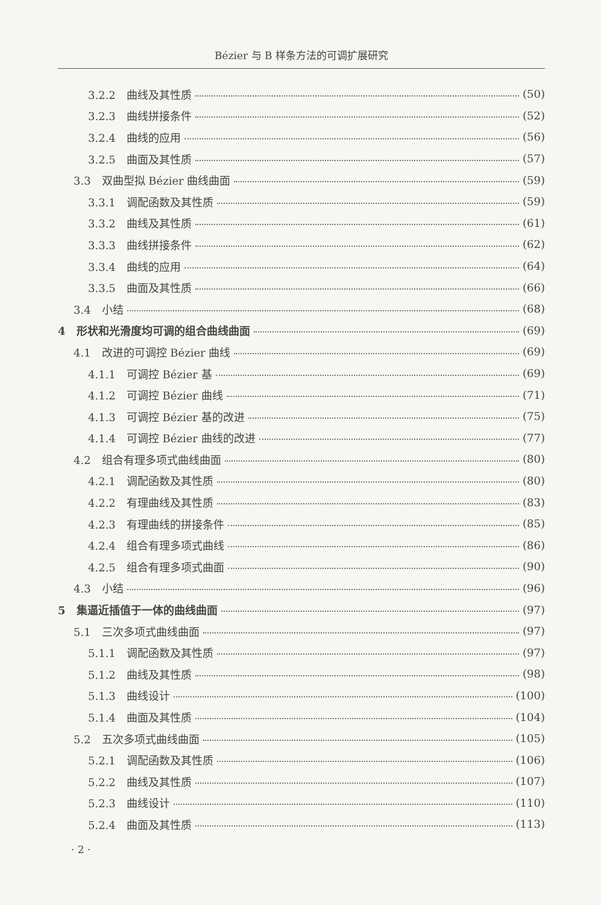Bézier 与 B 样条方法的可调扩展研究
3.2.2　曲线及其性质 (50)
3.2.3　曲线拼接条件 (52)
3.2.4　曲线的应用 (56)
3.2.5　曲面及其性质 (57)
3.3　双曲型拟 Bézier 曲线曲面 (59)
3.3.1　调配函数及其性质 (59)
3.3.2　曲线及其性质 (61)
3.3.3　曲线拼接条件 (62)
3.3.4　曲线的应用 (64)
3.3.5　曲面及其性质 (66)
3.4　小结 (68)
4　形状和光滑度均可调的组合曲线曲面 (69)
4.1　改进的可调控 Bézier 曲线 (69)
4.1.1　可调控 Bézier 基 (69)
4.1.2　可调控 Bézier 曲线 (71)
4.1.3　可调控 Bézier 基的改进 (75)
4.1.4　可调控 Bézier 曲线的改进 (77)
4.2　组合有理多项式曲线曲面 (80)
4.2.1　调配函数及其性质 (80)
4.2.2　有理曲线及其性质 (83)
4.2.3　有理曲线的拼接条件 (85)
4.2.4　组合有理多项式曲线 (86)
4.2.5　组合有理多项式曲面 (90)
4.3　小结 (96)
5　集逼近插值于一体的曲线曲面 (97)
5.1　三次多项式曲线曲面 (97)
5.1.1　调配函数及其性质 (97)
5.1.2　曲线及其性质 (98)
5.1.3　曲线设计 (100)
5.1.4　曲面及其性质 (104)
5.2　五次多项式曲线曲面 (105)
5.2.1　调配函数及其性质 (106)
5.2.2　曲线及其性质 (107)
5.2.3　曲线设计 (110)
5.2.4　曲面及其性质 (113)
· 2 ·